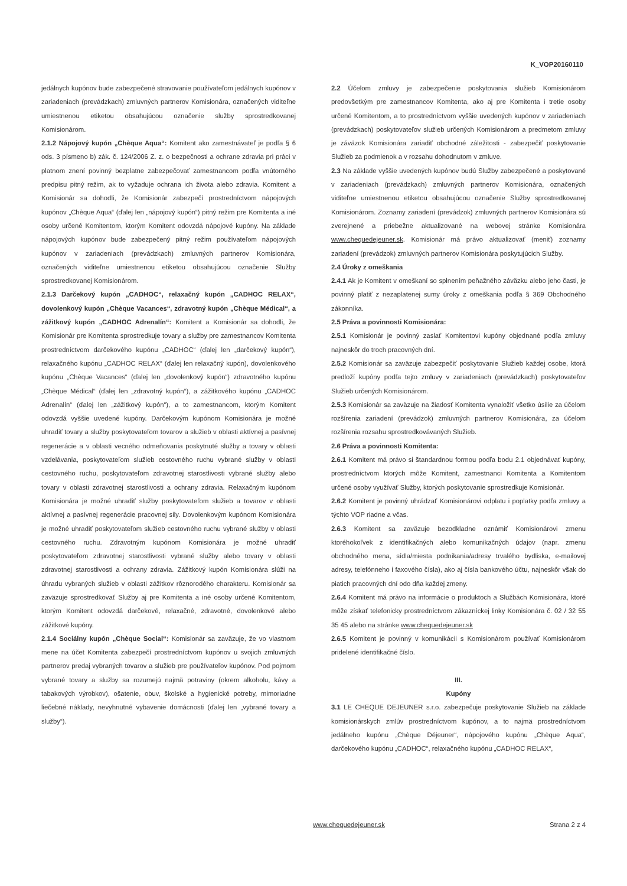K_VOP20160110
jedálnych kupónov bude zabezpečené stravovanie používateľom jedálnych kupónov v zariadeniach (prevádzkach) zmluvných partnerov Komisionára, označených viditeľne umiestnenou etiketou obsahujúcou označenie služby sprostredkovanej Komisionárom.
2.1.2 Nápojový kupón „Chèque Aqua“: Komitent ako zamestnávateľ je podľa § 6 ods. 3 písmeno b) zák. č. 124/2006 Z. z. o bezpečnosti a ochrane zdravia pri práci v platnom znení povinný bezplatne zabezpečovať zamestnancom podľa vnútorného predpisu pitný režim, ak to vyžaduje ochrana ich života alebo zdravia. Komitent a Komisionár sa dohodli, že Komisionár zabezpečí prostredníctvom nápojových kupónov „Chèque Aqua“ (ďalej len „nápojový kupón“) pitný režim pre Komitenta a iné osoby určené Komitentom, ktorým Komitent odovzdá nápojové kupóny. Na základe nápojových kupónov bude zabezpečený pitný režim používateľom nápojových kupónov v zariadeniach (prevádzkach) zmluvných partnerov Komisionára, označených viditeľne umiestnenou etiketou obsahujúcou označenie Služby sprostredkovanej Komisionárom.
2.1.3 Darčekový kupón „CADHOC“, relaxačný kupón „CADHOC RELAX“, dovolenkový kupón „Chèque Vacances“, zdravotný kupón „Chèque Médical“, a zážitkový kupón „CADHOC Adrenalín“: Komitent a Komisionár sa dohodli, že Komisionár pre Komitenta sprostredkuje tovary a služby pre zamestnancov Komitenta prostredníctvom darčekového kupónu „CADHOC“ (ďalej len „darčekový kupón“), relaxačného kupónu „CADHOC RELAX“ (ďalej len relaxačný kupón), dovolenkového kupónu „Chèque Vacances“ (ďalej len „dovolenkový kupón“) zdravotného kupónu „Chèque Médical“ (ďalej len „zdravotný kupón“), a zážitkového kupónu „CADHOC Adrenalín“ (ďalej len „zážitkový kupón“), a to zamestnancom, ktorým Komitent odovzdá vyššie uvedené kupóny. Darčekovým kupónom Komisionára je možné uhradiť tovary a služby poskytovateľom tovarov a služieb v oblasti aktívnej a pasívnej regenerácie a v oblasti vecného odmeňovania poskytnuté služby a tovary v oblasti vzdelávania, poskytovateľom služieb cestovného ruchu vybrané služby v oblasti cestovného ruchu, poskytovateľom zdravotnej starostlivosti vybrané služby alebo tovary v oblasti zdravotnej starostlivosti a ochrany zdravia. Relaxačným kupónom Komisionára je možné uhradiť služby poskytovateľom služieb a tovarov v oblasti aktívnej a pasívnej regenerácie pracovnej sily. Dovolenkovým kupónom Komisionára je možné uhradiť poskytovateľom služieb cestovného ruchu vybrané služby v oblasti cestovného ruchu. Zdravotným kupónom Komisionára je možné uhradiť poskytovateľom zdravotnej starostlivosti vybrané služby alebo tovary v oblasti zdravotnej starostlivosti a ochrany zdravia. Zážitkový kupón Komisionára slúži na úhradu vybraných služieb v oblasti zážitkov rôznorodého charakteru. Komisionár sa zaväzuje sprostredkovať Služby aj pre Komitenta a iné osoby určené Komitentom, ktorým Komitent odovzdá darčekové, relaxačné, zdravotné, dovolenkové alebo zážitkové kupóny.
2.1.4 Sociálny kupón „Chèque Social“: Komisionár sa zaväzuje, že vo vlastnom mene na účet Komitenta zabezpečí prostredníctvom kupónov u svojich zmluvných partnerov predaj vybraných tovarov a služieb pre používateľov kupónov. Pod pojmom vybrané tovary a služby sa rozumejú najmä potraviny (okrem alkoholu, kávy a tabakových výrobkov), ošatenie, obuv, školské a hygienické potreby, mimoriadne liečebné náklady, nevyhnutné vybavenie domácnosti (ďalej len „vybrané tovary a služby“).
2.2 Účelom zmluvy je zabezpečenie poskytovania služieb Komisionárom predovšetkým pre zamestnancov Komitenta, ako aj pre Komitenta i tretie osoby určené Komitentom, a to prostredníctvom vyššie uvedených kupónov v zariadeniach (prevádzkach) poskytovateľov služieb určených Komisionárom a predmetom zmluvy je záväzok Komisionára zariadiť obchodné záležitosti - zabezpečiť poskytovanie Služieb za podmienok a v rozsahu dohodnutom v zmluve.
2.3 Na základe vyššie uvedených kupónov budú Služby zabezpečené a poskytované v zariadeniach (prevádzkach) zmluvných partnerov Komisionára, označených viditeľne umiestnenou etiketou obsahujúcou označenie Služby sprostredkovanej Komisionárom. Zoznamy zariadení (prevádzok) zmluvných partnerov Komisionára sú zverejnené a priebežne aktualizované na webovej stránke Komisionára www.chequedejeuner.sk. Komisionár má právo aktualizovať (meniť) zoznamy zariadení (prevádzok) zmluvných partnerov Komisionára poskytujúcich Služby.
2.4 Úroky z omeškania
2.4.1 Ak je Komitent v omeškaní so splnením peňažného záväzku alebo jeho časti, je povinný platiť z nezaplatenej sumy úroky z omeškania podľa § 369 Obchodného zákonníka.
2.5 Práva a povinnosti Komisionára:
2.5.1 Komisionár je povinný zaslať Komitentovi kupóny objednané podľa zmluvy najneskôr do troch pracovných dní.
2.5.2 Komisionár sa zaväzuje zabezpečiť poskytovanie Služieb každej osobe, ktorá predloží kupóny podľa tejto zmluvy v zariadeniach (prevádzkach) poskytovateľov Služieb určených Komisionárom.
2.5.3 Komisionár sa zaväzuje na žiadosť Komitenta vynaložiť všetko úsilie za účelom rozšírenia zariadení (prevádzok) zmluvných partnerov Komisionára, za účelom rozšírenia rozsahu sprostredkovávaných Služieb.
2.6 Práva a povinnosti Komitenta:
2.6.1 Komitent má právo si štandardnou formou podľa bodu 2.1 objednávať kupóny, prostredníctvom ktorých môže Komitent, zamestnanci Komitenta a Komitentom určené osoby využívať Služby, ktorých poskytovanie sprostredkuje Komisionár.
2.6.2 Komitent je povinný uhrádzať Komisionárovi odplatu i poplatky podľa zmluvy a týchto VOP riadne a včas.
2.6.3 Komitent sa zaväzuje bezodkladne oznámiť Komisionárovi zmenu ktoréhokoľvek z identifikačných alebo komunikačných údajov (napr. zmenu obchodného mena, sídla/miesta podnikania/adresy trvalého bydliska, e-mailovej adresy, telefónneho i faxového čísla), ako aj čísla bankového účtu, najneskôr však do piatich pracovných dní odo dňa každej zmeny.
2.6.4 Komitent má právo na informácie o produktoch a Službách Komisionára, ktoré môže získať telefonicky prostredníctvom zákazníckej linky Komisionára č. 02 / 32 55 35 45 alebo na stránke www.chequedejeuner.sk
2.6.5 Komitent je povinný v komunikácii s Komisionárom používať Komisionárom pridelené identifikačné číslo.
III.
Kupóny
3.1 LE CHEQUE DEJEUNER s.r.o. zabezpečuje poskytovanie Služieb na základe komisionárskych zmlúv prostredníctvom kupónov, a to najmä prostredníctvom jedálneho kupónu „Chèque Déjeuner“, nápojového kupónu „Chèque Aqua“, darčekového kupónu „CADHOC“, relaxačného kupónu „CADHOC RELAX“,
www.chequedejeuner.sk Strana 2 z 4